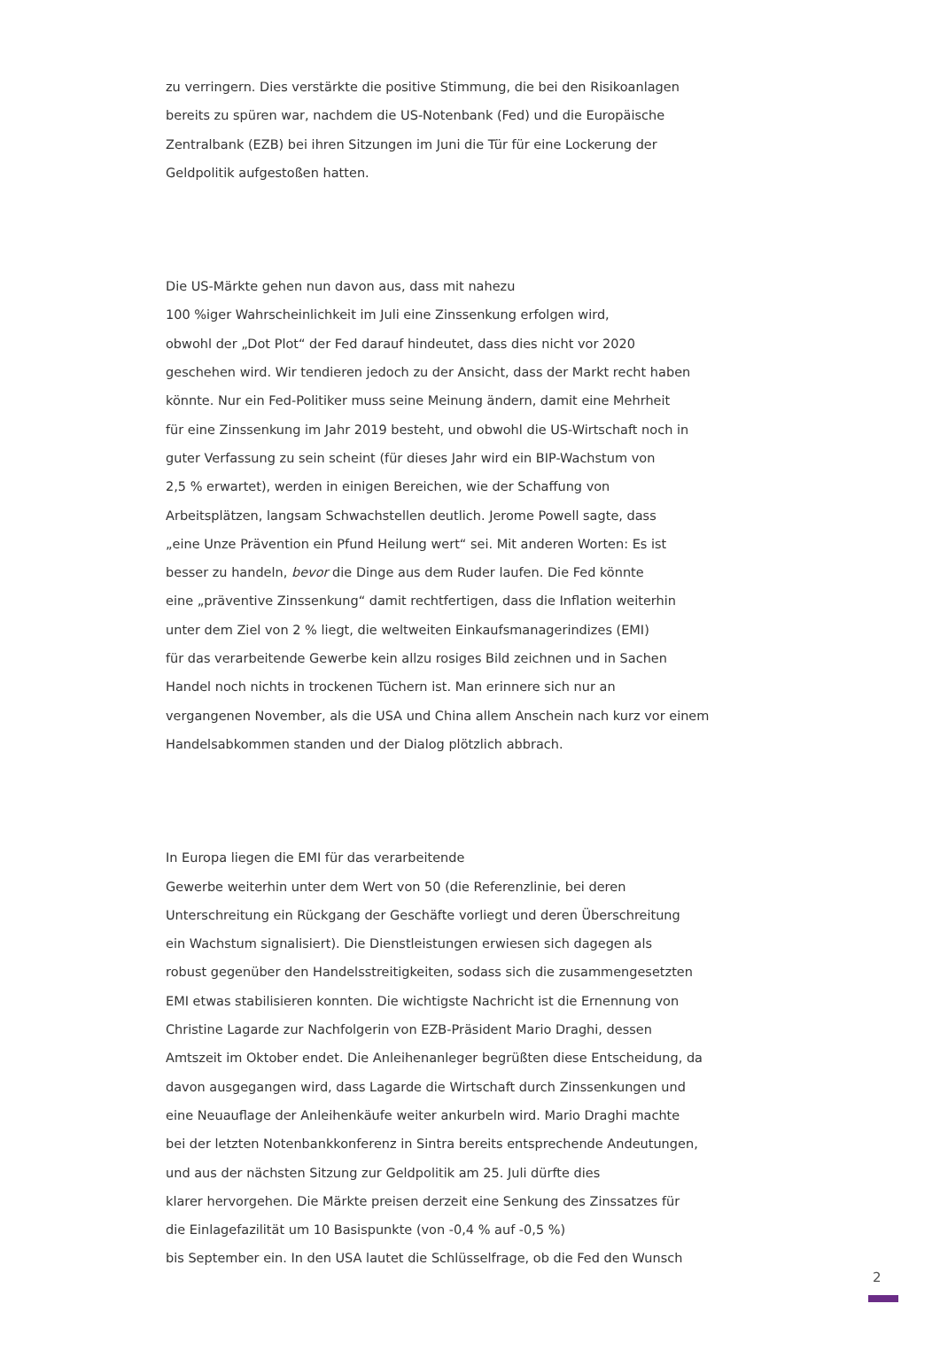zu verringern. Dies verstärkte die positive Stimmung, die bei den Risikoanlagen
bereits zu spüren war, nachdem die US-Notenbank (Fed) und die Europäische
Zentralbank (EZB) bei ihren Sitzungen im Juni die Tür für eine Lockerung der
Geldpolitik aufgestoßen hatten.
Die US-Märkte gehen nun davon aus, dass mit nahezu
100 %iger Wahrscheinlichkeit im Juli eine Zinssenkung erfolgen wird,
obwohl der „Dot Plot“ der Fed darauf hindeutet, dass dies nicht vor 2020
geschehen wird. Wir tendieren jedoch zu der Ansicht, dass der Markt recht haben
könnte. Nur ein Fed-Politiker muss seine Meinung ändern, damit eine Mehrheit
für eine Zinssenkung im Jahr 2019 besteht, und obwohl die US-Wirtschaft noch in
guter Verfassung zu sein scheint (für dieses Jahr wird ein BIP-Wachstum von
2,5 % erwartet), werden in einigen Bereichen, wie der Schaffung von
Arbeitsplätzen, langsam Schwachstellen deutlich. Jerome Powell sagte, dass
„eine Unze Prävention ein Pfund Heilung wert“ sei. Mit anderen Worten: Es ist
besser zu handeln, bevor die Dinge aus dem Ruder laufen. Die Fed könnte
eine „präventive Zinssenkung“ damit rechtfertigen, dass die Inflation weiterhin
unter dem Ziel von 2 % liegt, die weltweiten Einkaufsmanagerindizes (EMI)
für das verarbeitende Gewerbe kein allzu rosiges Bild zeichnen und in Sachen
Handel noch nichts in trockenen Tüchern ist. Man erinnere sich nur an
vergangenen November, als die USA und China allem Anschein nach kurz vor einem
Handelsabkommen standen und der Dialog plötzlich abbrach.
In Europa liegen die EMI für das verarbeitende
Gewerbe weiterhin unter dem Wert von 50 (die Referenzlinie, bei deren
Unterschreitung ein Rückgang der Geschäfte vorliegt und deren Überschreitung
ein Wachstum signalisiert). Die Dienstleistungen erwiesen sich dagegen als
robust gegenüber den Handelsstreitigkeiten, sodass sich die zusammengesetzten
EMI etwas stabilisieren konnten. Die wichtigste Nachricht ist die Ernennung von
Christine Lagarde zur Nachfolgerin von EZB-Präsident Mario Draghi, dessen
Amtszeit im Oktober endet. Die Anleihenanleger begrüßten diese Entscheidung, da
davon ausgegangen wird, dass Lagarde die Wirtschaft durch Zinssenkungen und
eine Neuauflage der Anleihenkäufe weiter ankurbeln wird. Mario Draghi machte
bei der letzten Notenbankkonferenz in Sintra bereits entsprechende Andeutungen,
und aus der nächsten Sitzung zur Geldpolitik am 25. Juli dürfte dies
klarer hervorgehen. Die Märkte preisen derzeit eine Senkung des Zinssatzes für
die Einlagefazilität um 10 Basispunkte (von -0,4 % auf -0,5 %)
bis September ein. In den USA lautet die Schlüsselfrage, ob die Fed den Wunsch
2